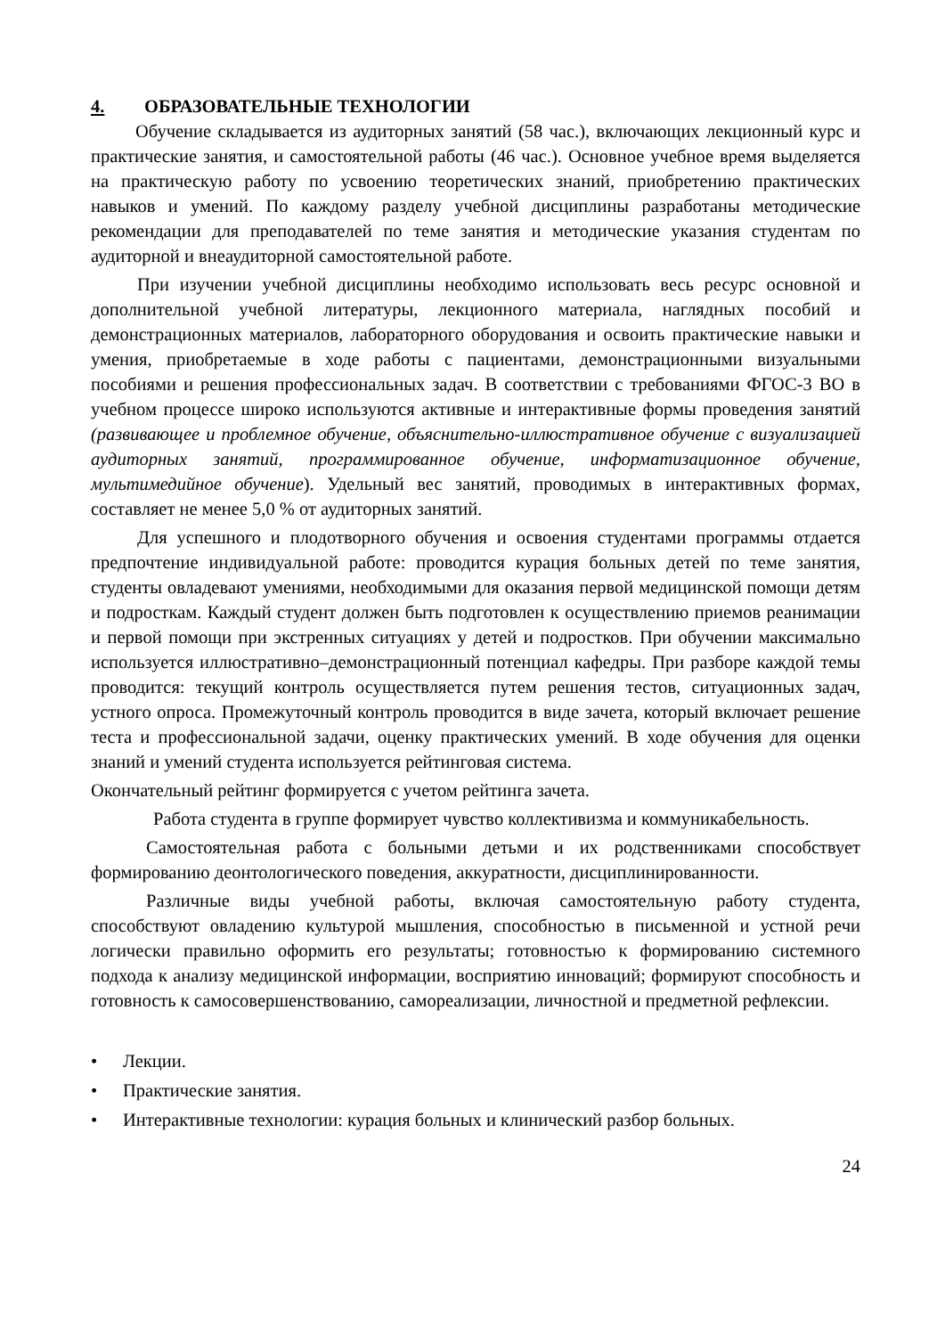4. ОБРАЗОВАТЕЛЬНЫЕ ТЕХНОЛОГИИ
Обучение складывается из аудиторных занятий (58 час.), включающих лекционный курс и практические занятия, и самостоятельной работы (46 час.). Основное учебное время выделяется на практическую работу по усвоению теоретических знаний, приобретению практических навыков и умений. По каждому разделу учебной дисциплины разработаны методические рекомендации для преподавателей по теме занятия и методические указания студентам по аудиторной и внеаудиторной самостоятельной работе.
При изучении учебной дисциплины необходимо использовать весь ресурс основной и дополнительной учебной литературы, лекционного материала, наглядных пособий и демонстрационных материалов, лабораторного оборудования и освоить практические навыки и умения, приобретаемые в ходе работы с пациентами, демонстрационными визуальными пособиями и решения профессиональных задач. В соответствии с требованиями ФГОС-3 ВО в учебном процессе широко используются активные и интерактивные формы проведения занятий (развивающее и проблемное обучение, объяснительно-иллюстративное обучение с визуализацией аудиторных занятий, программированное обучение, информатизационное обучение, мультимедийное обучение). Удельный вес занятий, проводимых в интерактивных формах, составляет не менее 5,0 % от аудиторных занятий.
Для успешного и плодотворного обучения и освоения студентами программы отдается предпочтение индивидуальной работе: проводится курация больных детей по теме занятия, студенты овладевают умениями, необходимыми для оказания первой медицинской помощи детям и подросткам. Каждый студент должен быть подготовлен к осуществлению приемов реанимации и первой помощи при экстренных ситуациях у детей и подростков. При обучении максимально используется иллюстративно–демонстрационный потенциал кафедры. При разборе каждой темы проводится: текущий контроль осуществляется путем решения тестов, ситуационных задач, устного опроса. Промежуточный контроль проводится в виде зачета, который включает решение теста и профессиональной задачи, оценку практических умений. В ходе обучения для оценки знаний и умений студента используется рейтинговая система.
Окончательный рейтинг формируется с учетом рейтинга зачета.
Работа студента в группе формирует чувство коллективизма и коммуникабельность.
Самостоятельная работа с больными детьми и их родственниками способствует формированию деонтологического поведения, аккуратности, дисциплинированности.
Различные виды учебной работы, включая самостоятельную работу студента, способствуют овладению культурой мышления, способностью в письменной и устной речи логически правильно оформить его результаты; готовностью к формированию системного подхода к анализу медицинской информации, восприятию инноваций; формируют способность и готовность к самосовершенствованию, самореализации, личностной и предметной рефлексии.
• Лекции.
• Практические занятия.
• Интерактивные технологии: курация больных и клинический разбор больных.
24